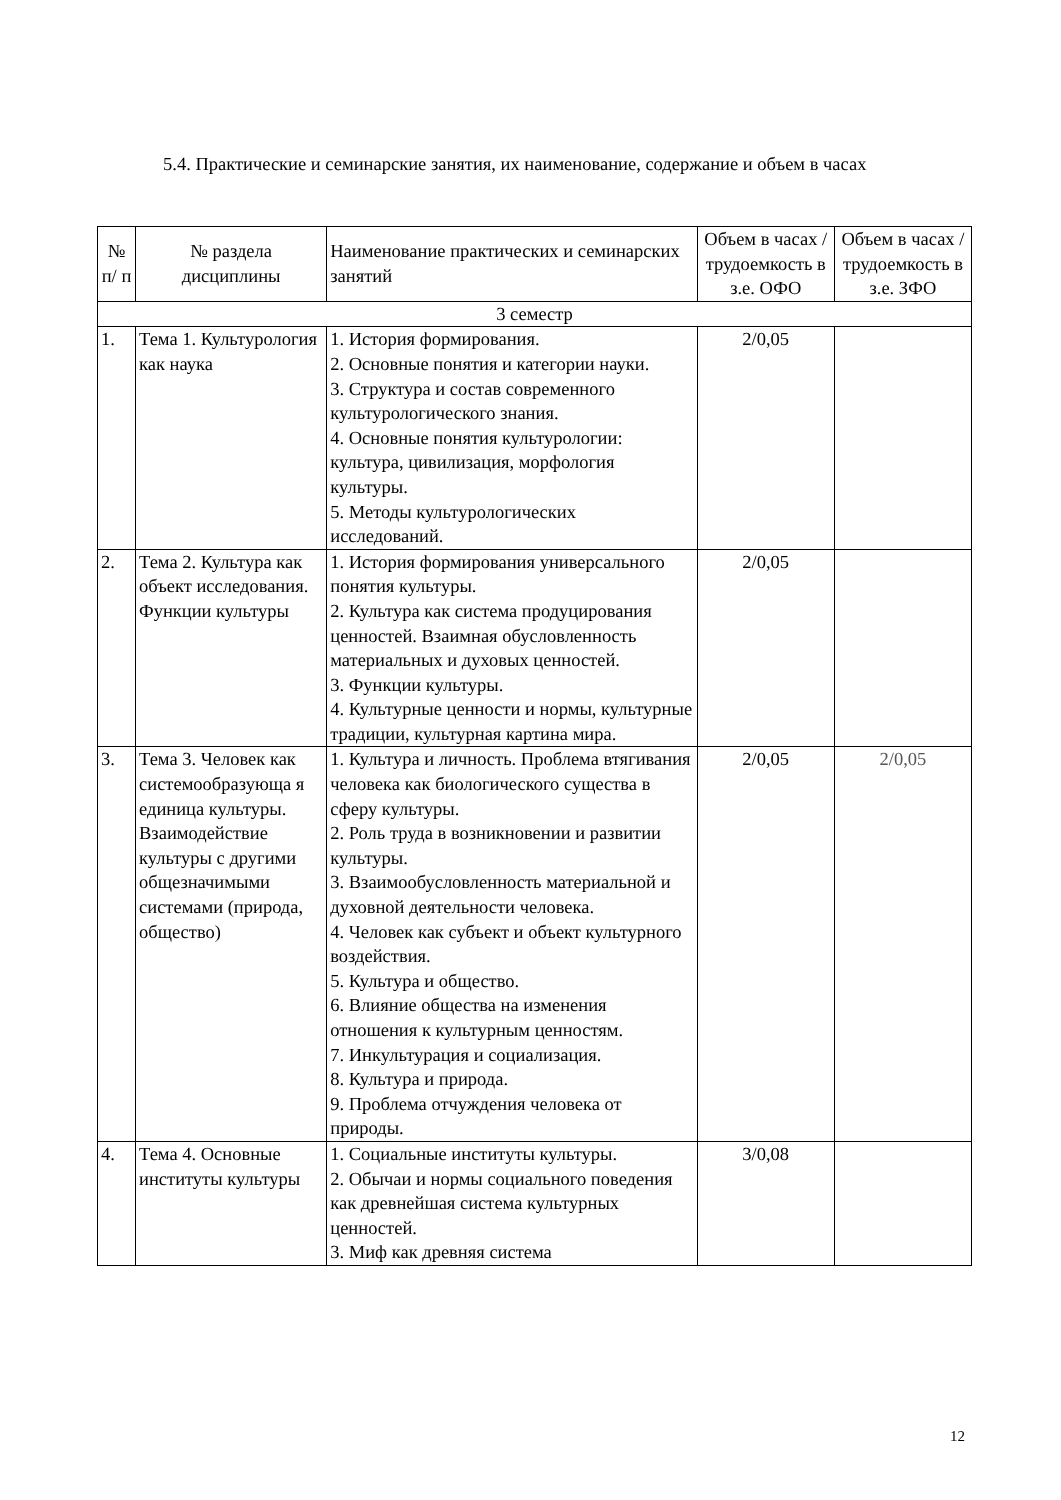5.4. Практические и семинарские занятия, их наименование, содержание и объем в часах
| № п/ п | № раздела дисциплины | Наименование практических и семинарских занятий | Объем в часах / трудоемкость в з.е. ОФО | Объем в часах / трудоемкость в з.е. ЗФО |
| --- | --- | --- | --- | --- |
| 3 семестр | | | | |
| 1. | Тема 1. Культурология как наука | 1. История формирования. 2. Основные понятия и категории науки. 3. Структура и состав современного культурологического знания. 4. Основные понятия культурологии: культура, цивилизация, морфология культуры. 5. Методы культурологических исследований. | 2/0,05 | |
| 2. | Тема 2. Культура как объект исследования. Функции культуры | 1. История формирования универсального понятия культуры. 2. Культура как система продуцирования ценностей. Взаимная обусловленность материальных и духовых ценностей. 3. Функции культуры. 4. Культурные ценности и нормы, культурные традиции, культурная картина мира. | 2/0,05 | |
| 3. | Тема 3. Человек как системообразующа я единица культуры. Взаимодействие культуры с другими общезначимыми системами (природа, общество) | 1. Культура и личность. Проблема втягивания человека как биологического существа в сферу культуры. 2. Роль труда в возникновении и развитии культуры. 3. Взаимообусловленность материальной и духовной деятельности человека. 4. Человек как субъект и объект культурного воздействия. 5. Культура и общество. 6. Влияние общества на изменения отношения к культурным ценностям. 7. Инкультурация и социализация. 8. Культура и природа. 9. Проблема отчуждения человека от природы. | 2/0,05 | 2/0,05 |
| 4. | Тема 4. Основные институты культуры | 1. Социальные институты культуры. 2. Обычаи и нормы социального поведения как древнейшая система культурных ценностей. 3. Миф как древняя система | 3/0,08 | |
12